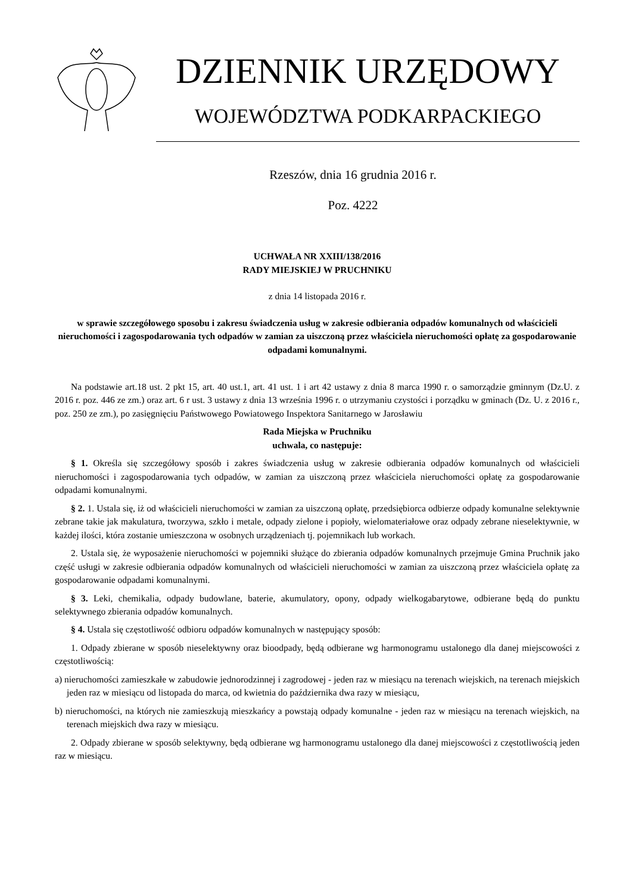DZIENNIK URZĘDOWY
WOJEWÓDZTWA PODKARPACKIEGO
Rzeszów, dnia 16 grudnia 2016 r.
Poz. 4222
UCHWAŁA NR XXIII/138/2016
RADY MIEJSKIEJ W PRUCHNIKU
z dnia 14 listopada 2016 r.
w sprawie szczegółowego sposobu i zakresu świadczenia usług w zakresie odbierania odpadów komunalnych od właścicieli nieruchomości i zagospodarowania tych odpadów w zamian za uiszczoną przez właściciela nieruchomości opłatę za gospodarowanie odpadami komunalnymi.
Na podstawie art.18 ust. 2 pkt 15, art. 40 ust.1, art. 41 ust. 1 i art 42 ustawy z dnia 8 marca 1990 r. o samorządzie gminnym (Dz.U. z 2016 r. poz. 446 ze zm.) oraz art. 6 r ust. 3 ustawy z dnia 13 września 1996 r. o utrzymaniu czystości i porządku w gminach (Dz. U. z 2016 r., poz. 250 ze zm.), po zasięgnięciu Państwowego Powiatowego Inspektora Sanitarnego w Jarosławiu
Rada Miejska w Pruchniku
uchwala, co następuje:
§ 1. Określa się szczegółowy sposób i zakres świadczenia usług w zakresie odbierania odpadów komunalnych od właścicieli nieruchomości i zagospodarowania tych odpadów, w zamian za uiszczoną przez właściciela nieruchomości opłatę za gospodarowanie odpadami komunalnymi.
§ 2. 1. Ustala się, iż od właścicieli nieruchomości w zamian za uiszczoną opłatę, przedsiębiorca odbierze odpady komunalne selektywnie zebrane takie jak makulatura, tworzywa, szkło i metale, odpady zielone i popioły, wielomateriałowe oraz odpady zebrane nieselektywnie, w każdej ilości, która zostanie umieszczona w osobnych urządzeniach tj. pojemnikach lub workach.
2. Ustala się, że wyposażenie nieruchomości w pojemniki służące do zbierania odpadów komunalnych przejmuje Gmina Pruchnik jako część usługi w zakresie odbierania odpadów komunalnych od właścicieli nieruchomości w zamian za uiszczoną przez właściciela opłatę za gospodarowanie odpadami komunalnymi.
§ 3. Leki, chemikalia, odpady budowlane, baterie, akumulatory, opony, odpady wielkogabarytowe, odbierane będą do punktu selektywnego zbierania odpadów komunalnych.
§ 4. Ustala się częstotliwość odbioru odpadów komunalnych w następujący sposób:
1. Odpady zbierane w sposób nieselektywny oraz bioodpady, będą odbierane wg harmonogramu ustalonego dla danej miejscowości z częstotliwością:
a) nieruchomości zamieszkałe w zabudowie jednorodzinnej i zagrodowej - jeden raz w miesiącu na terenach wiejskich, na terenach miejskich jeden raz w miesiącu od listopada do marca, od kwietnia do października dwa razy w miesiącu,
b) nieruchomości, na których nie zamieszkują mieszkańcy a powstają odpady komunalne - jeden raz w miesiącu na terenach wiejskich, na terenach miejskich dwa razy w miesiącu.
2. Odpady zbierane w sposób selektywny, będą odbierane wg harmonogramu ustalonego dla danej miejscowości z częstotliwością jeden raz w miesiącu.